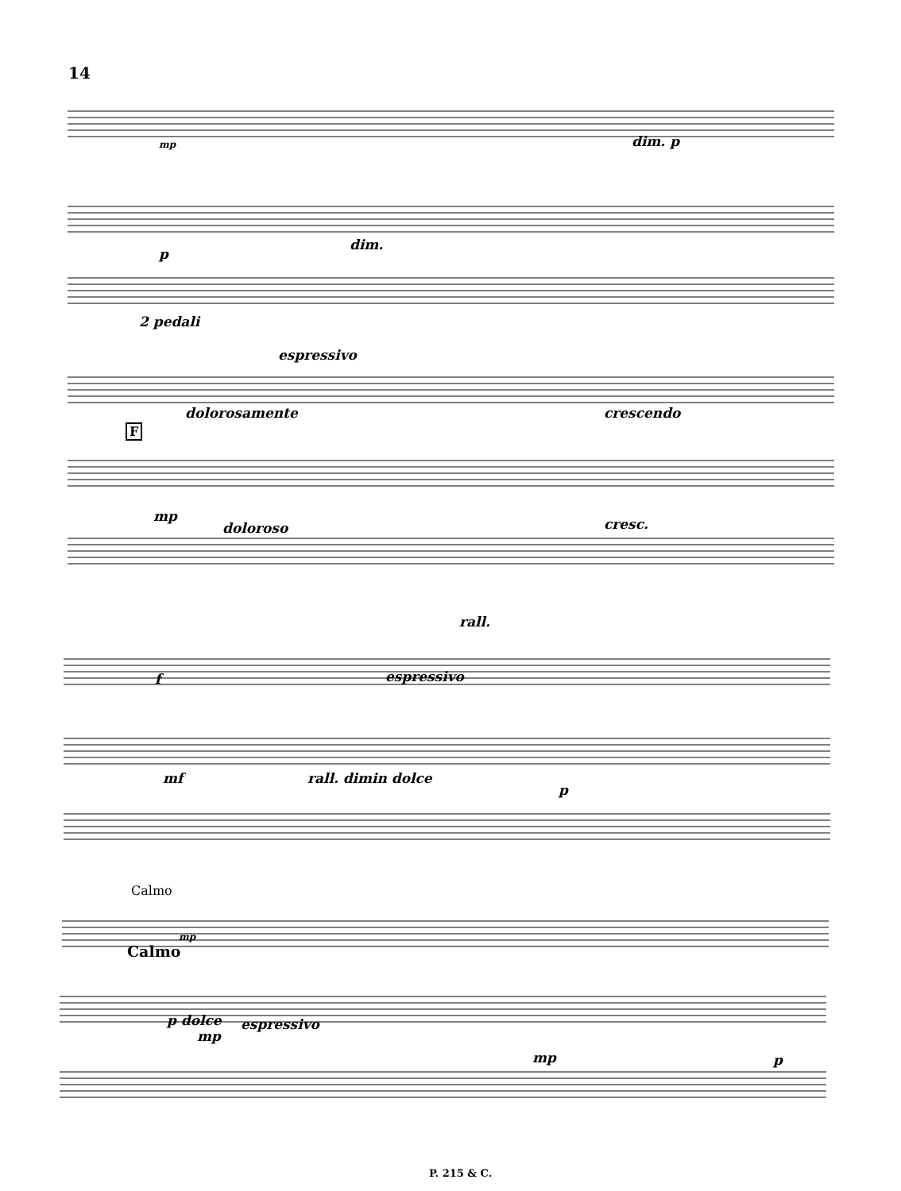14
mp dim. p
p
dim.
2 pedali
espressivo
dolorosamente crescendo
F
mp
doloroso cresc.
rall.
f espressivo
mf rall. dimin dolce
p
Calmo
mp
Calmo
p dolce
mp
espressivo
mp p
P. 215 & C.